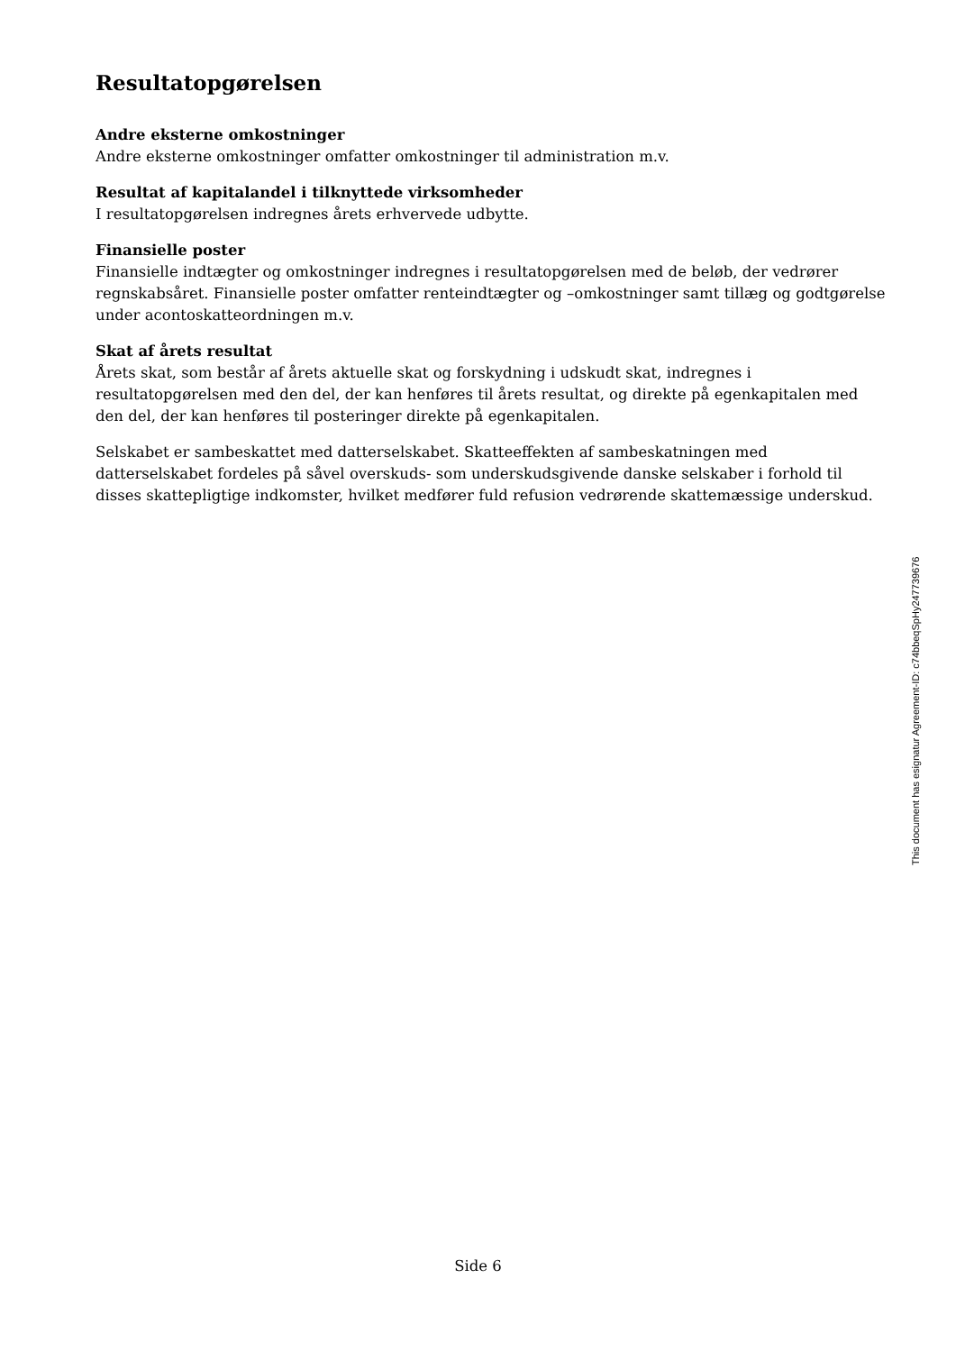Resultatopgørelsen
Andre eksterne omkostninger
Andre eksterne omkostninger omfatter omkostninger til administration m.v.
Resultat af kapitalandel i tilknyttede virksomheder
I resultatopgørelsen indregnes årets erhvervede udbytte.
Finansielle poster
Finansielle indtægter og omkostninger indregnes i resultatopgørelsen med de beløb, der vedrører regnskabsåret. Finansielle poster omfatter renteindtægter og –omkostninger samt tillæg og godtgørelse under acontoskatteordningen m.v.
Skat af årets resultat
Årets skat, som består af årets aktuelle skat og forskydning i udskudt skat, indregnes i resultatopgørelsen med den del, der kan henføres til årets resultat, og direkte på egenkapitalen med den del, der kan henføres til posteringer direkte på egenkapitalen.
Selskabet er sambeskattet med datterselskabet. Skatteeffekten af sambeskatningen med datterselskabet fordeles på såvel overskuds- som underskudsgivende danske selskaber i forhold til disses skattepligtige indkomster, hvilket medfører fuld refusion vedrørende skattemæssige underskud.
This document has esignatur Agreement-ID: c74bbeqSpHy247739676
Side 6